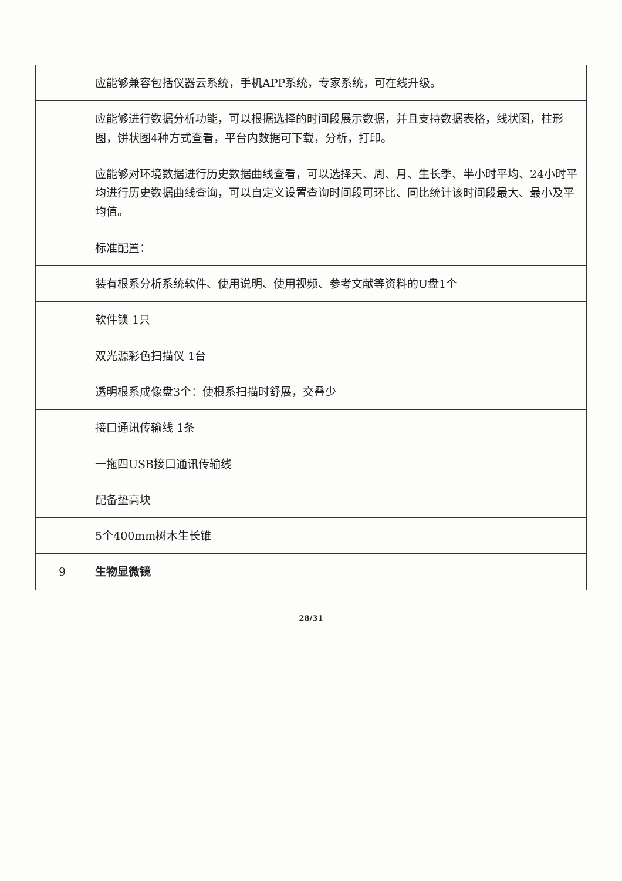| | 应能够兼容包括仪器云系统，手机APP系统，专家系统，可在线升级。 |
| | 应能够进行数据分析功能，可以根据选择的时间段展示数据，并且支持数据表格，线状图，柱形图，饼状图4种方式查看，平台内数据可下载，分析，打印。 |
| | 应能够对环境数据进行历史数据曲线查看，可以选择天、周、月、生长季、半小时平均、24小时平均进行历史数据曲线查询，可以自定义设置查询时间段可环比、同比统计该时间段最大、最小及平均值。 |
| | 标准配置： |
| | 装有根系分析系统软件、使用说明、使用视频、参考文献等资料的U盘1个 |
| | 软件锁 1只 |
| | 双光源彩色扫描仪 1台 |
| | 透明根系成像盘3个：使根系扫描时舒展，交叠少 |
| | 接口通讯传输线 1条 |
| | 一拖四USB接口通讯传输线 |
| | 配备垫高块 |
| | 5个400mm树木生长锥 |
| 9 | 生物显微镜 |
28/31